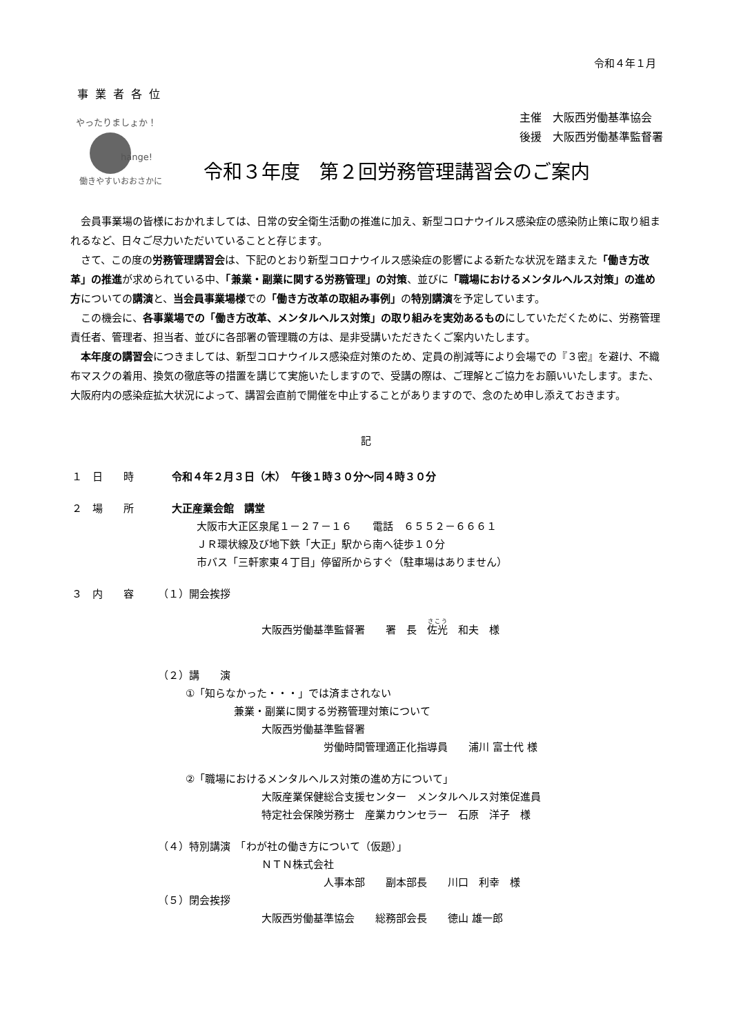令和４年１月
事業者各位
やったりましょか！
hange!
働きやすいおおさかに
主催　大阪西労働基準協会
後援　大阪西労働基準監督署
令和３年度　第２回労務管理講習会のご案内
会員事業場の皆様におかれましては、日常の安全衛生活動の推進に加え、新型コロナウイルス感染症の感染防止策に取り組まれるなど、日々ご尽力いただいていることと存じます。
さて、この度の労務管理講習会は、下記のとおり新型コロナウイルス感染症の影響による新たな状況を踏まえた「働き方改革」の推進が求められている中、「兼業・副業に関する労務管理」の対策、並びに「職場におけるメンタルヘルス対策」の進め方についての講演と、当会員事業場様での「働き方改革の取組み事例」の特別講演を予定しています。
この機会に、各事業場での「働き方改革、メンタルヘルス対策」の取り組みを実効あるものにしていただくために、労務管理責任者、管理者、担当者、並びに各部署の管理職の方は、是非受講いただきたくご案内いたします。
本年度の講習会につきましては、新型コロナウイルス感染症対策のため、定員の削減等により会場での『３密』を避け、不織布マスクの着用、換気の徹底等の措置を講じて実施いたしますので、受講の際は、ご理解とご協力をお願いいたします。また、大阪府内の感染症拡大状況によって、講習会直前で開催を中止することがありますので、念のため申し添えておきます。
記
１　日　　時 令和４年２月３日（木）　午後１時３０分～同４時３０分
２　場　　所 大正産業会館　講堂
大阪市大正区泉尾１－２７－１６　　電話　６５５２－６６６１
ＪＲ環状線及び地下鉄「大正」駅から南へ徒歩１０分
市バス「三軒家東４丁目」停留所からすぐ（駐車場はありません）
３　内　　容 （１）開会挨拶
大阪西労働基準監督署　　署　長　佐光　和夫　様
（２）講　　演
①「知らなかった・・・」では済まされない
兼業・副業に関する労務管理対策について
大阪西労働基準監督署
労働時間管理適正化指導員　　浦川 富士代 様
②「職場におけるメンタルヘルス対策の進め方について」
大阪産業保健総合支援センター　メンタルヘルス対策促進員
特定社会保険労務士　産業カウンセラー　石原　洋子　様
（４）特別講演　「わが社の働き方について（仮題）」
ＮＴＮ株式会社
人事本部　　副本部長　　川口　利幸　様
（５）閉会挨拶
大阪西労働基準協会　　総務部会長　　徳山 雄一郎